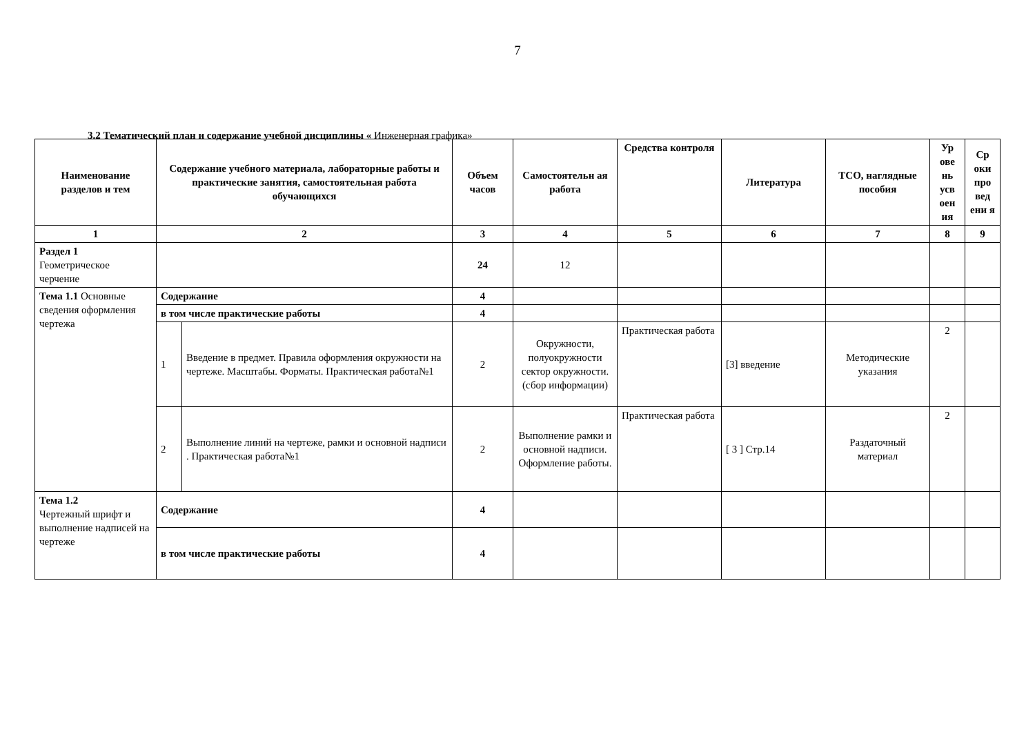7
3.2 Тематический план и содержание учебной дисциплины « Инженерная графика»
| Наименование разделов и тем | Содержание учебного материала, лабораторные работы и практические занятия, самостоятельная работа обучающихся | | Объем часов | Самостоятельн ая работа | Средства контроля | Литература | ТСО, наглядные пособия | Ур ове нь усв оен ия | Ср оки про вед ени я |
| --- | --- | --- | --- | --- | --- | --- | --- | --- | --- |
| 1 | 2 | | 3 | 4 | 5 | 6 | 7 | 8 | 9 |
| Раздел 1 Геометрическое черчение | | | 24 | 12 | | | | | |
| Тема 1.1 Основные сведения оформления чертежа | Содержание | | 4 | | | | | | |
| | в том числе практические работы | | 4 | | | | | | |
| | 1 | Введение в предмет. Правила оформления окружности на чертеже. Масштабы. Форматы. Практическая работа№1 | 2 | Окружности, полуокружности сектор окружности. (сбор информации) | Практическая работа | [3] введение | Методические указания | 2 | |
| | 2 | Выполнение линий на чертеже, рамки и основной надписи . Практическая работа№1 | 2 | Выполнение рамки и основной надписи. Оформление работы. | Практическая работа | [ 3 ] Стр.14 | Раздаточный материал | 2 | |
| Тема 1.2 Чертежный шрифт и выполнение надписей на чертеже | Содержание | | 4 | | | | | | |
| | в том числе практические работы | | 4 | | | | | | |